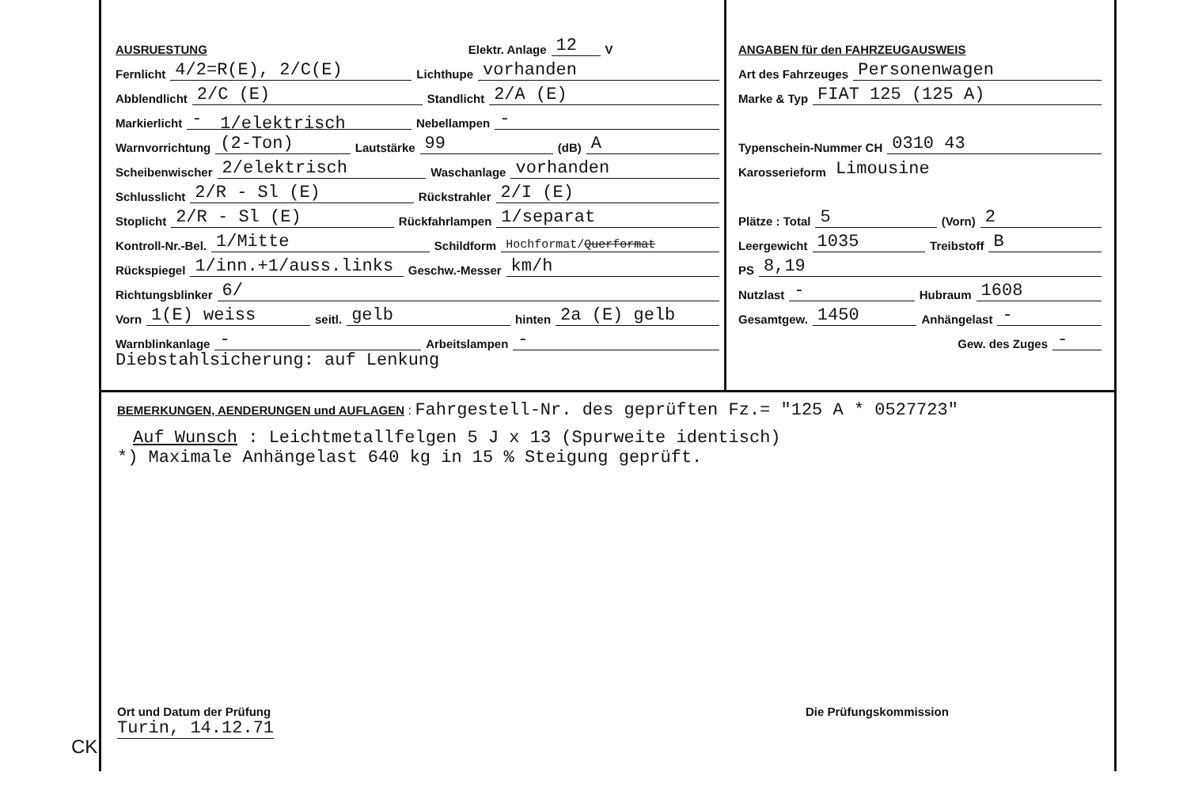AUSRUESTUNG Elektr. Anlage 12 V
Fernlicht 4/2=R(E), 2/C(E) Lichthupe vorhanden
Abblendlicht 2/C (E) Standlicht 2/A (E)
Markierlicht - Nebellampen -
Warnvorrichtung 1/elektrisch (2-Ton) Lautstärke 99 (dB) A
Scheibenwischer 2/elektrisch Waschanlage vorhanden
Schlusslicht 2/R - Sl (E) Rückstrahler 2/I (E)
Stoplicht 2/R - Sl (E) Rückfahrlampen 1/separat
Kontroll-Nr.-Bel. 1/Mitte Schildform Hochformat/Querformat
Rückspiegel 1/inn.+1/auss.links Geschw.-Messer km/h
Richtungsblinker 6/
Vorn 1(E) weiss seitl. gelb hinten 2a (E) gelb
Warnblinkanlage - Arbeitslampen -
Diebstahlsicherung: auf Lenkung
ANGABEN für den FAHRZEUGAUSWEIS
Art des Fahrzeuges Personenwagen
Marke & Typ FIAT 125 (125 A)
Typenschein-Nummer CH 0310 43
Karosserieform Limousine
Plätze : Total 5 (Vorn) 2
Leergewicht 1035 Treibstoff B
PS 8,19
Nutzlast - Hubraum 1608
Gesamtgew. 1450 Anhängelast -
Gew. des Zuges -
BEMERKUNGEN, AENDERUNGEN und AUFLAGEN : Fahrgestell-Nr. des geprüften Fz.= "125 A * 0527723"
Auf Wunsch : Leichtmetallfelgen 5 J x 13 (Spurweite identisch)
*) Maximale Anhängelast 640 kg in 15 % Steigung geprüft.
Ort und Datum der Prüfung
Turin, 14.12.71
Die Prüfungskommission
CK